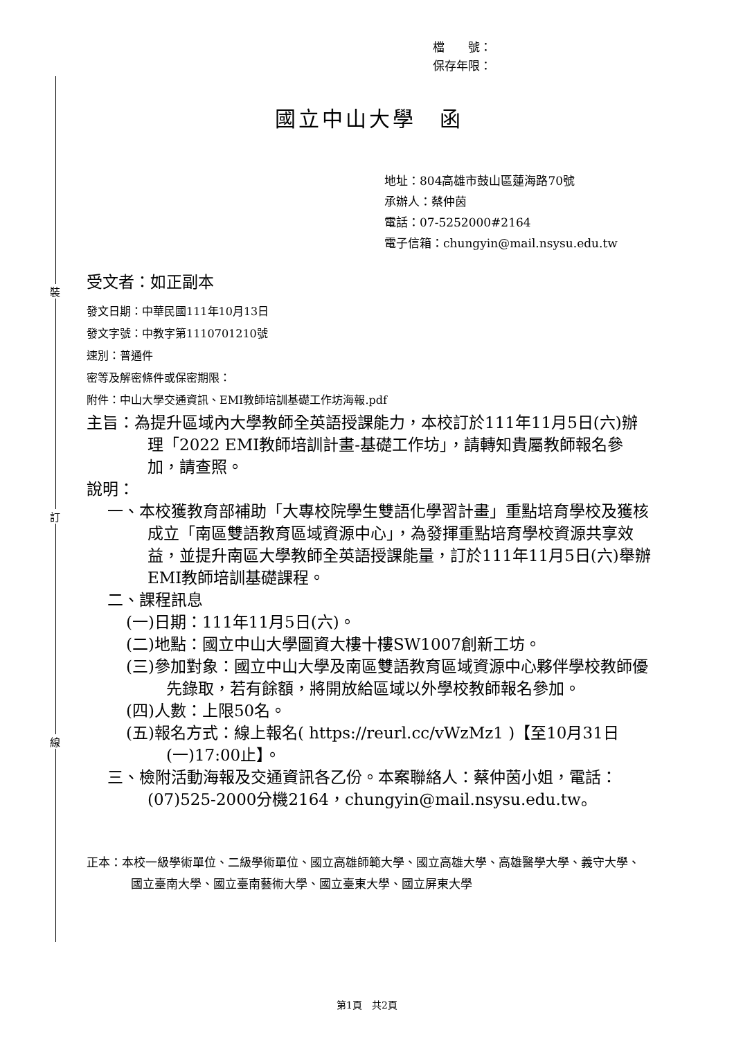裝
訂
線
檔　　號：
保存年限：
國立中山大學　函
地址：804高雄市鼓山區蓮海路70號
承辦人：蔡仲茵
電話：07-5252000#2164
電子信箱：chungyin@mail.nsysu.edu.tw
受文者：如正副本
發文日期：中華民國111年10月13日
發文字號：中教字第1110701210號
速別：普通件
密等及解密條件或保密期限：
附件：中山大學交通資訊、EMI教師培訓基礎工作坊海報.pdf
主旨：為提升區域內大學教師全英語授課能力，本校訂於111年11月5日(六)辦理「2022 EMI教師培訓計畫-基礎工作坊」，請轉知貴屬教師報名參加，請查照。
說明：
一、本校獲教育部補助「大專校院學生雙語化學習計畫」重點培育學校及獲核成立「南區雙語教育區域資源中心」，為發揮重點培育學校資源共享效益，並提升南區大學教師全英語授課能量，訂於111年11月5日(六)舉辦EMI教師培訓基礎課程。
二、課程訊息
(一)日期：111年11月5日(六)。
(二)地點：國立中山大學圖資大樓十樓SW1007創新工坊。
(三)參加對象：國立中山大學及南區雙語教育區域資源中心夥伴學校教師優先錄取，若有餘額，將開放給區域以外學校教師報名參加。
(四)人數：上限50名。
(五)報名方式：線上報名( https://reurl.cc/vWzMz1 )【至10月31日(一)17:00止】。
三、檢附活動海報及交通資訊各乙份。本案聯絡人：蔡仲茵小姐，電話：(07)525-2000分機2164，chungyin@mail.nsysu.edu.tw。
正本：本校一級學術單位、二級學術單位、國立高雄師範大學、國立高雄大學、高雄醫學大學、義守大學、國立臺南大學、國立臺南藝術大學、國立臺東大學、國立屏東大學
第1頁　共2頁